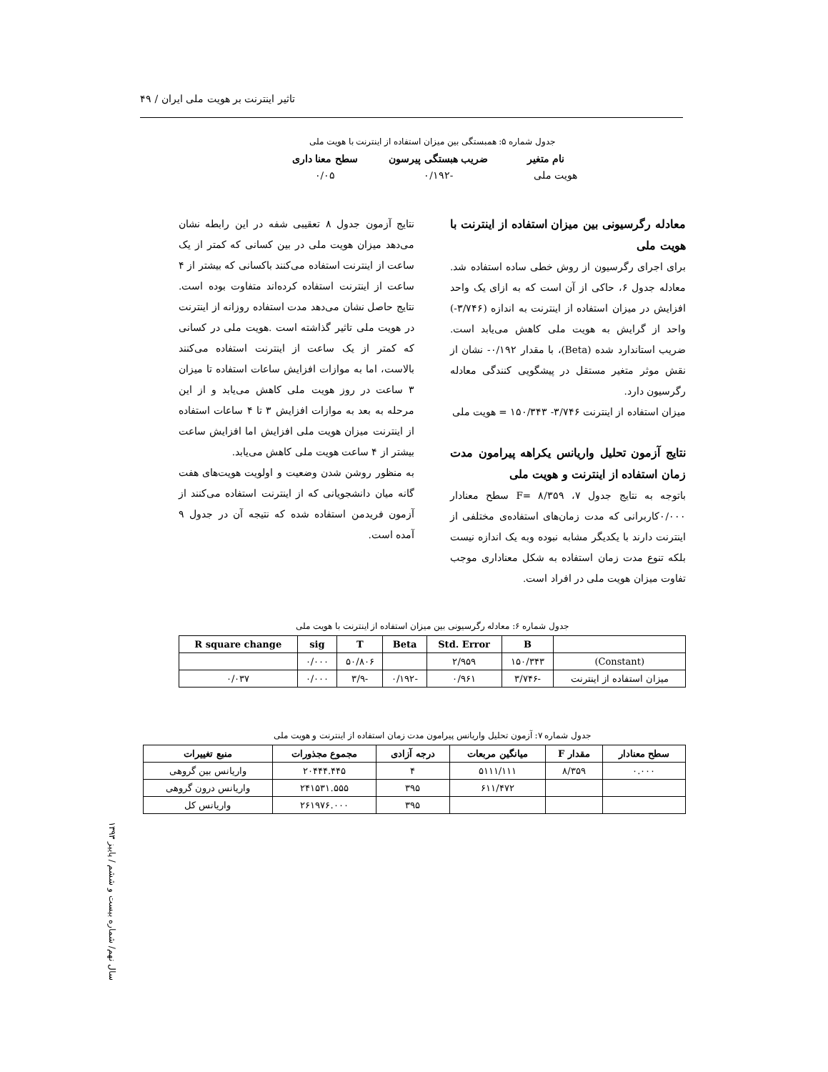تاثیر اینترنت بر هویت ملی ایران / ۴۹
جدول شماره ۵: همبستگی بین میزان استفاده از اینترنت با هویت ملی
| نام متغیر | ضریب هبستگی پیرسون | سطح معنا داری |
| --- | --- | --- |
| هویت ملی | -۰/۱۹۲ | ۰/۰۵ |
معادله رگرسیونی بین میزان استفاده از اینترنت با هویت ملی
برای اجرای رگرسیون از روش خطی ساده استفاده شد. معادله جدول ۶، حاکی از آن است که به ازای یک واحد افزایش در میزان استفاده از اینترنت به اندازه (۳/۷۴۶-) واحد از گرایش به هویت ملی کاهش می‌یابد است. ضریب استاندارد شده (Beta)، با مقدار ۰/۱۹۲- نشان از نقش موثر متغیر مستقل در پیشگویی کنندگی معادله رگرسیون دارد.
میزان استفاده از اینترنت ۳/۷۴۶- ۱۵۰/۳۴۳ = هویت ملی
نتایج آزمون تحلیل واریانس یکراهه پیرامون مدت زمان استفاده از اینترنت و هویت ملی
باتوجه به نتایج جدول ۷، F= ۸/۳۵۹ سطح معنادار ۰/۰۰۰کاربرانی که مدت زمان‌های استفاده‌ی مختلفی از اینترنت دارند با یکدیگر مشابه نبوده وبه یک اندازه نیست بلکه تنوع مدت زمان استفاده به شکل معناداری موجب تفاوت میزان هویت ملی در افراد است.
نتایج آزمون جدول ۸ تعقیبی شفه در این رابطه نشان می‌دهد میزان هویت ملی در بین کسانی که کمتر از یک ساعت از اینترنت استفاده می‌کنند باکسانی که بیشتر از ۴ ساعت از اینترنت استفاده کرده‌اند متفاوت بوده است. نتایج حاصل نشان می‌دهد مدت استفاده روزانه از اینترنت در هویت ملی تاثیر گذاشته است .هویت ملی در کسانی که کمتر از یک ساعت از اینترنت استفاده می‌کنند بالاست، اما به موازات افزایش ساعات استفاده تا میزان ۳ ساعت در روز هویت ملی کاهش می‌یابد و از این مرحله به بعد به موازات افزایش ۳ تا ۴ ساعات استفاده از اینترنت میزان هویت ملی افزایش اما افزایش ساعت بیشتر از ۴ ساعت هویت ملی کاهش می‌یابد.
به منظور روشن شدن وضعیت و اولویت هویت‌های هفت گانه میان دانشجویانی که از اینترنت استفاده می‌کنند از آزمون فریدمن استفاده شده که نتیجه آن در جدول ۹ آمده است.
جدول شماره ۶: معادله رگرسیونی بین میزان استفاده از اینترنت با هویت ملی
| | B | Std. Error | Beta | T | sig | R square change |
| --- | --- | --- | --- | --- | --- | --- |
| (Constant) | ۱۵۰/۳۴۳ | ۲/۹۵۹ | | ۵۰/۸۰۶ | ۰/۰۰۰ | |
| میزان استفاده از اینترنت | -۳/۷۴۶ | ۰/۹۶۱ | -۰/۱۹۲ | -۳/۹ | ۰/۰۰۰ | ۰/۰۳۷ |
جدول شماره ۷: آزمون تحلیل واریانس پیرامون مدت زمان استفاده از اینترنت و هویت ملی
| سطح معنادار | مقدار F | میانگین مربعات | درجه آزادی | مجموع مجذورات | منبع تغییرات |
| --- | --- | --- | --- | --- | --- |
| ۰.۰۰۰ | ۸/۳۵۹ | ۵۱۱۱/۱۱۱ | ۴ | ۲۰۴۴۴.۴۴۵ | واریانس بین گروهی |
| | | ۶۱۱/۴۷۲ | ۳۹۵ | ۲۴۱۵۳۱.۵۵۵ | واریانس درون گروهی |
| | | | ۳۹۵ | ۲۶۱۹۷۶.۰۰۰ | واریانس کل |
سال نهم/ شماره بیست و ششم / پاییز ۱۳۹۳